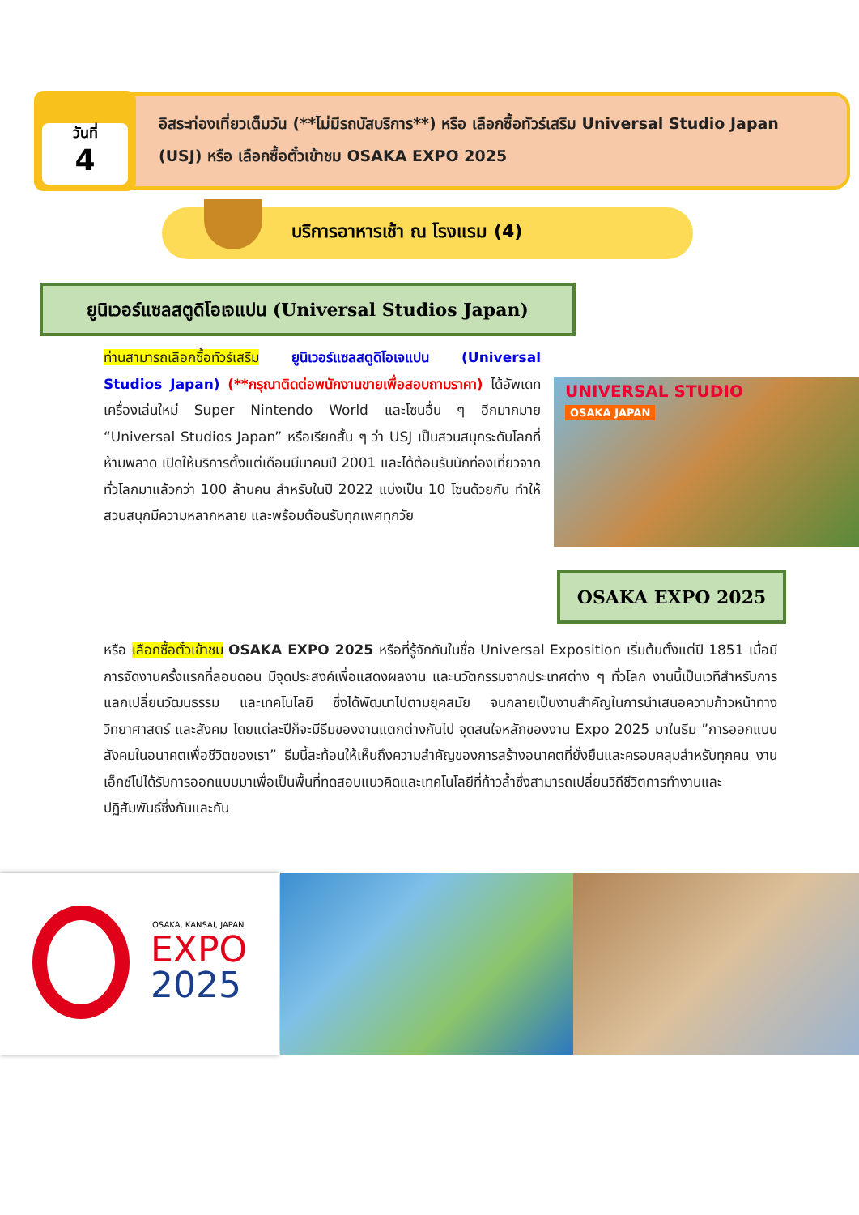วันที่
4
อิสระท่องเที่ยวเต็มวัน (**ไม่มีรถบัสบริการ**) หรือ เลือกซื้อทัวร์เสริม Universal Studio Japan (USJ) หรือ เลือกซื้อตั๋วเข้าชม OSAKA EXPO 2025
บริการอาหารเช้า ณ โรงแรม (4)
ยูนิเวอร์แซลสตูดิโอเจแปน (Universal Studios Japan)
ท่านสามารถเลือกซื้อทัวร์เสริม ยูนิเวอร์แซลสตูดิโอเจแปน (Universal Studios Japan) (**กรุณาติดต่อพนักงานขายเพื่อสอบถามราคา) ได้อัพเดทเครื่องเล่นใหม่ Super Nintendo World และโซนอื่น ๆ อีกมากมาย “Universal Studios Japan” หรือเรียกสั้น ๆ ว่า USJ เป็นสวนสนุกระดับโลกที่ห้ามพลาด เปิดให้บริการตั้งแต่เดือนมีนาคมปี 2001 และได้ต้อนรับนักท่องเที่ยวจากทั่วโลกมาแล้วกว่า 100 ล้านคน สำหรับในปี 2022 แบ่งเป็น 10 โซนด้วยกัน ทำให้สวนสนุกมีความหลากหลาย และพร้อมต้อนรับทุกเพศทุกวัย
UNIVERSAL STUDIO
OSAKA JAPAN
OSAKA EXPO 2025
หรือ เลือกซื้อตั๋วเข้าชม OSAKA EXPO 2025 หรือที่รู้จักกันในชื่อ Universal Exposition เริ่มต้นตั้งแต่ปี 1851 เมื่อมีการจัดงานครั้งแรกที่ลอนดอน มีจุดประสงค์เพื่อแสดงผลงาน และนวัตกรรมจากประเทศต่าง ๆ ทั่วโลก งานนี้เป็นเวทีสำหรับการแลกเปลี่ยนวัฒนธรรม และเทคโนโลยี ซึ่งได้พัฒนาไปตามยุคสมัย จนกลายเป็นงานสำคัญในการนำเสนอความก้าวหน้าทางวิทยาศาสตร์ และสังคม โดยแต่ละปีก็จะมีธีมของงานแตกต่างกันไป จุดสนใจหลักของงาน Expo 2025 มาในธีม ”การออกแบบสังคมในอนาคตเพื่อชีวิตของเรา” ธีมนี้สะท้อนให้เห็นถึงความสำคัญของการสร้างอนาคตที่ยั่งยืนและครอบคลุมสำหรับทุกคน งานเอ็กซ์โปได้รับการออกแบบมาเพื่อเป็นพื้นที่ทดสอบแนวคิดและเทคโนโลยีที่ก้าวล้ำซึ่งสามารถเปลี่ยนวิถีชีวิตการทำงานและปฏิสัมพันธ์ซึ่งกันและกัน
OSAKA, KANSAI, JAPAN
EXPO
2025